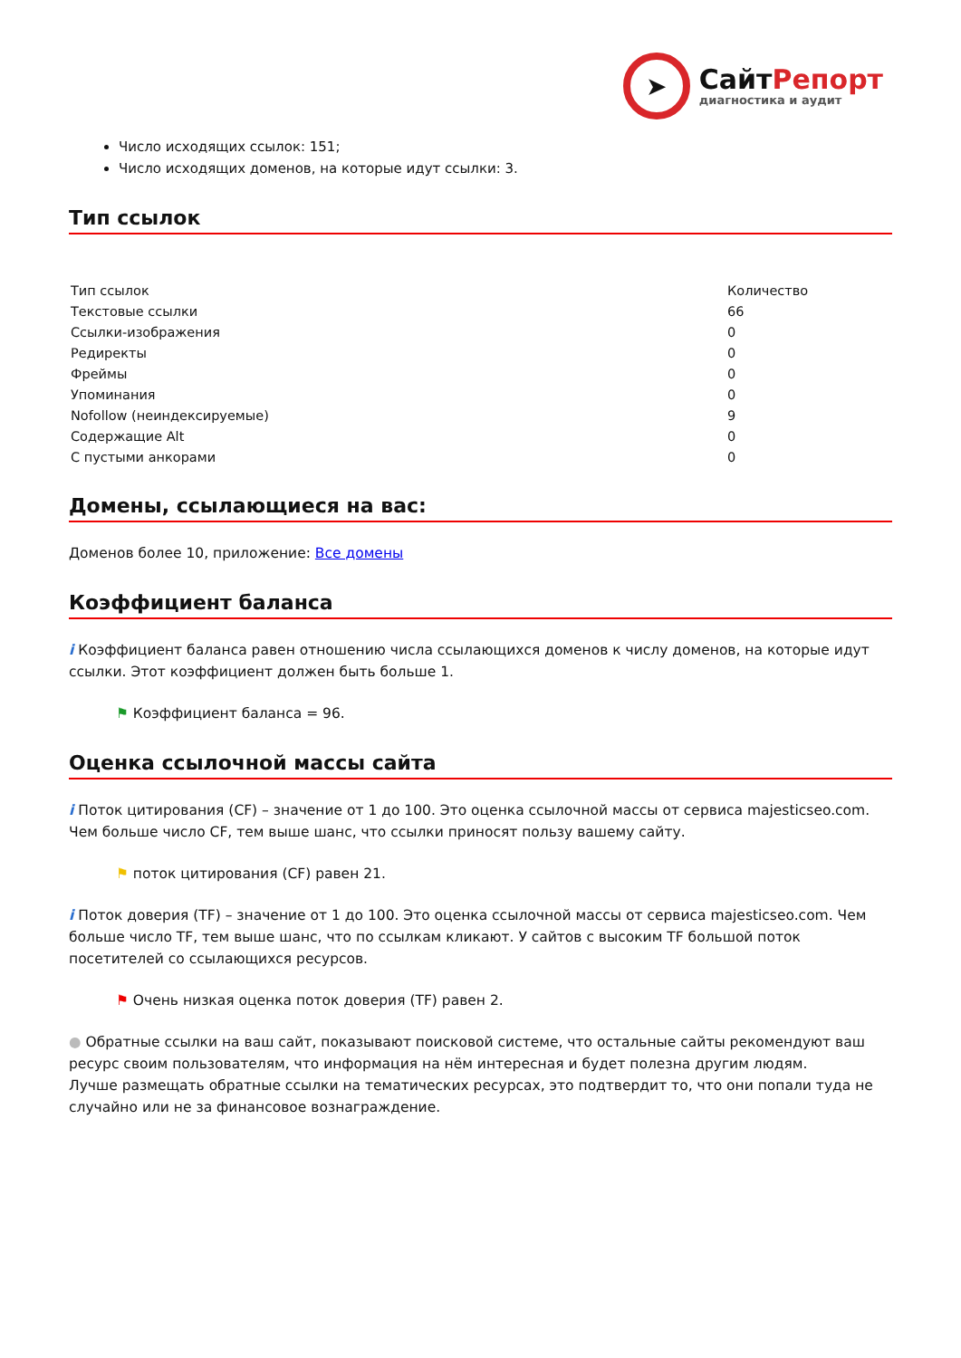➤
СайтРепорт
диагностика и аудит
Число исходящих ссылок: 151;
Число исходящих доменов, на которые идут ссылки: 3.
Тип ссылок
| Тип ссылок | Количество |
| Текстовые ссылки | 66 |
| Ссылки-изображения | 0 |
| Редиректы | 0 |
| Фреймы | 0 |
| Упоминания | 0 |
| Nofollow (неиндексируемые) | 9 |
| Содержащие Alt | 0 |
| С пустыми анкорами | 0 |
Домены, ссылающиеся на вас:
Доменов более 10, приложение: Все домены
Коэффициент баланса
i Коэффициент баланса равен отношению числа ссылающихся доменов к числу доменов, на которые идут ссылки. Этот коэффициент должен быть больше 1.
⚑ Коэффициент баланса = 96.
Оценка ссылочной массы сайта
i Поток цитирования (CF) – значение от 1 до 100. Это оценка ссылочной массы от сервиса majesticseo.com. Чем больше число CF, тем выше шанс, что ссылки приносят пользу вашему сайту.
⚑ поток цитирования (CF) равен 21.
i Поток доверия (TF) – значение от 1 до 100. Это оценка ссылочной массы от сервиса majesticseo.com. Чем больше число TF, тем выше шанс, что по ссылкам кликают. У сайтов с высоким TF большой поток посетителей со ссылающихся ресурсов.
⚑ Очень низкая оценка поток доверия (TF) равен 2.
● Обратные ссылки на ваш сайт, показывают поисковой системе, что остальные сайты рекомендуют ваш ресурс своим пользователям, что информация на нём интересная и будет полезна другим людям.
Лучше размещать обратные ссылки на тематических ресурсах, это подтвердит то, что они попали туда не случайно или не за финансовое вознаграждение.